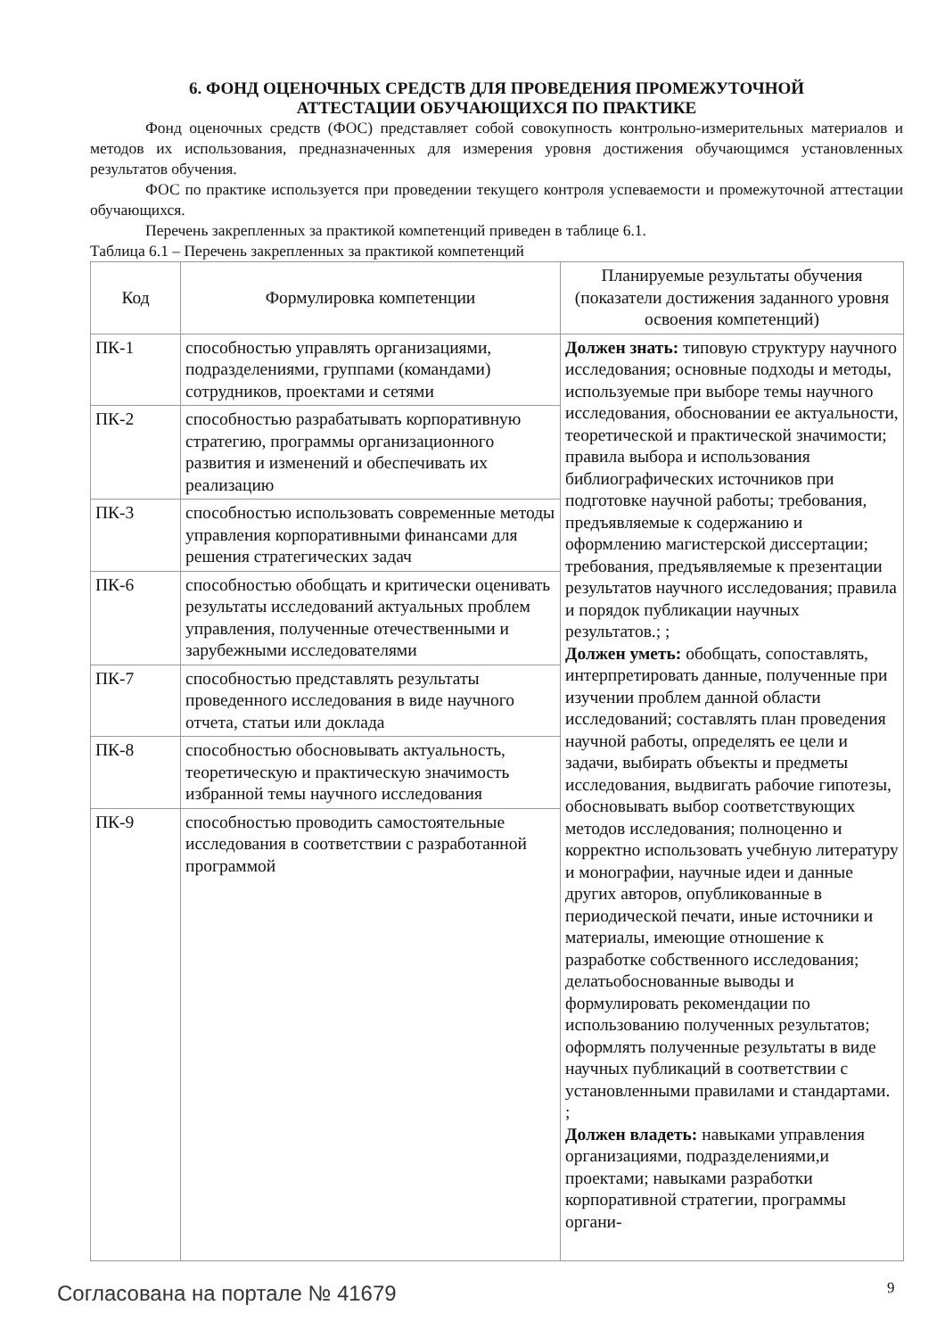6. ФОНД ОЦЕНОЧНЫХ СРЕДСТВ ДЛЯ ПРОВЕДЕНИЯ ПРОМЕЖУТОЧНОЙ
АТТЕСТАЦИИ ОБУЧАЮЩИХСЯ ПО ПРАКТИКЕ
Фонд оценочных средств (ФОС) представляет собой совокупность контрольно-измерительных материалов и методов их использования, предназначенных для измерения уровня достижения обучающимся установленных результатов обучения.
ФОС по практике используется при проведении текущего контроля успеваемости и промежуточной аттестации обучающихся.
Перечень закрепленных за практикой компетенций приведен в таблице 6.1.
Таблица 6.1 – Перечень закрепленных за практикой компетенций
| Код | Формулировка компетенции | Планируемые результаты обучения (показатели достижения заданного уровня освоения компетенций) |
| --- | --- | --- |
| ПК-1 | способностью управлять организациями, подразделениями, группами (командами) сотрудников, проектами и сетями | Должен знать: типовую структуру научного исследования; основные подходы и методы, используемые при выборе темы научного исследования, обосновании ее актуальности, теоретической и практической значимости; правила выбора и использования библиографических источников при подготовке научной работы; требования, предъявляемые к содержанию и оформлению магистерской диссертации; требования, предъявляемые к презентации результатов научного исследования; правила и порядок публикации научных результатов.; ; Должен уметь: обобщать, сопоставлять, интерпретировать данные, полученные при изучении проблем данной области исследований; составлять план проведения научной работы, определять ее цели и задачи, выбирать объекты и предметы исследования, выдвигать рабочие гипотезы, обосновывать выбор соответствующих методов исследования; полноценно и корректно использовать учебную литературу и монографии, научные идеи и данные других авторов, опубликованные в периодической печати, иные источники и материалы, имеющие отношение к разработке собственного исследования; делатьобоснованные выводы и формулировать рекомендации по использованию полученных результатов; оформлять полученные результаты в виде научных публикаций в соответствии с установленными правилами и стандартами. ; Должен владеть: навыками управления организациями, подразделениями,и проектами; навыками разработки корпоративной стратегии, программы органи- |
| ПК-2 | способностью разрабатывать корпоративную стратегию, программы организационного развития и изменений и обеспечивать их реализацию | |
| ПК-3 | способностью использовать современные методы управления корпоративными финансами для решения стратегических задач | |
| ПК-6 | способностью обобщать и критически оценивать результаты исследований актуальных проблем управления, полученные отечественными и зарубежными исследователями | |
| ПК-7 | способностью представлять результаты проведенного исследования в виде научного отчета, статьи или доклада | |
| ПК-8 | способностью обосновывать актуальность, теоретическую и практическую значимость избранной темы научного исследования | |
| ПК-9 | способностью проводить самостоятельные исследования в соответствии с разработанной программой | |
Согласована на портале № 41679 9